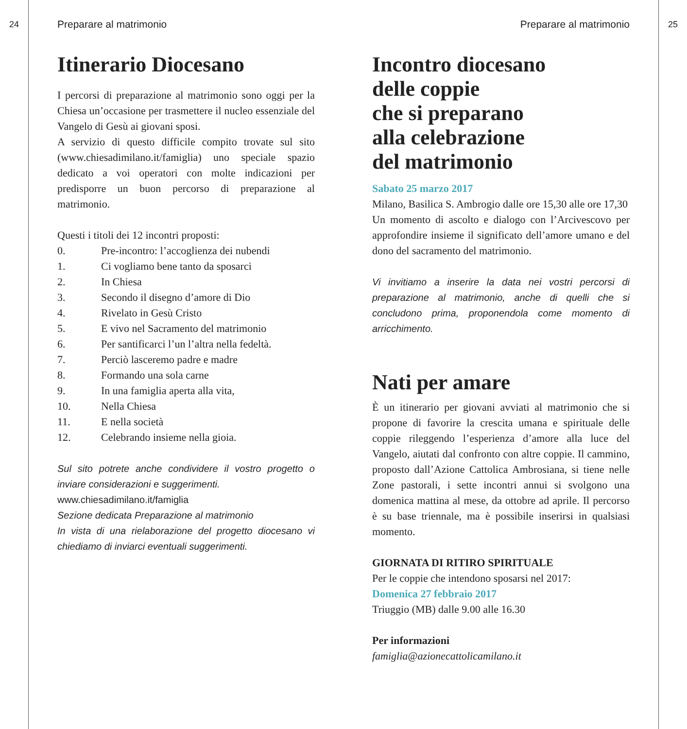24
Preparare al matrimonio
Itinerario Diocesano
I percorsi di preparazione al matrimonio sono oggi per la Chiesa un’occasione per trasmettere il nucleo essenziale del Vangelo di Gesù ai giovani sposi.
A servizio di questo difficile compito trovate sul sito (www.chiesadimilano.it/famiglia) uno speciale spazio dedicato a voi operatori con molte indicazioni per predisporre un buon percorso di preparazione al matrimonio.
Questi i titoli dei 12 incontri proposti:
0. Pre-incontro: l’accoglienza dei nubendi
1. Ci vogliamo bene tanto da sposarci
2. In Chiesa
3. Secondo il disegno d’amore di Dio
4. Rivelato in Gesù Cristo
5. E vivo nel Sacramento del matrimonio
6. Per santificarci l’un l’altra nella fedeltà.
7. Perciò lasceremo padre e madre
8. Formando una sola carne
9. In una famiglia aperta alla vita,
10. Nella Chiesa
11. E nella società
12. Celebrando insieme nella gioia.
Sul sito potrete anche condividere il vostro progetto o inviare considerazioni e suggerimenti.
www.chiesadimilano.it/famiglia
Sezione dedicata Preparazione al matrimonio
In vista di una rielaborazione del progetto diocesano vi chiediamo di inviarci eventuali suggerimenti.
Preparare al matrimonio
Incontro diocesano
delle coppie
che si preparano
alla celebrazione
del matrimonio
Sabato 25 marzo 2017
Milano, Basilica S. Ambrogio dalle ore 15,30 alle ore 17,30
Un momento di ascolto e dialogo con l’Arcivescovo per approfondire insieme il significato dell’amore umano e del dono del sacramento del matrimonio.
Vi invitiamo a inserire la data nei vostri percorsi di preparazione al matrimonio, anche di quelli che si concludono prima, proponendola come momento di arricchimento.
Nati per amare
È un itinerario per giovani avviati al matrimonio che si propone di favorire la crescita umana e spirituale delle coppie rileggendo l’esperienza d’amore alla luce del Vangelo, aiutati dal confronto con altre coppie. Il cammino, proposto dall’Azione Cattolica Ambrosiana, si tiene nelle Zone pastorali, i sette incontri annui si svolgono una domenica mattina al mese, da ottobre ad aprile. Il percorso è su base triennale, ma è possibile inserirsi in qualsiasi momento.
GIORNATA DI RITIRO SPIRITUALE
Per le coppie che intendono sposarsi nel 2017:
Domenica 27 febbraio 2017
Triuggio (MB) dalle 9.00 alle 16.30
Per informazioni
famiglia@azionecattolicamilano.it
25